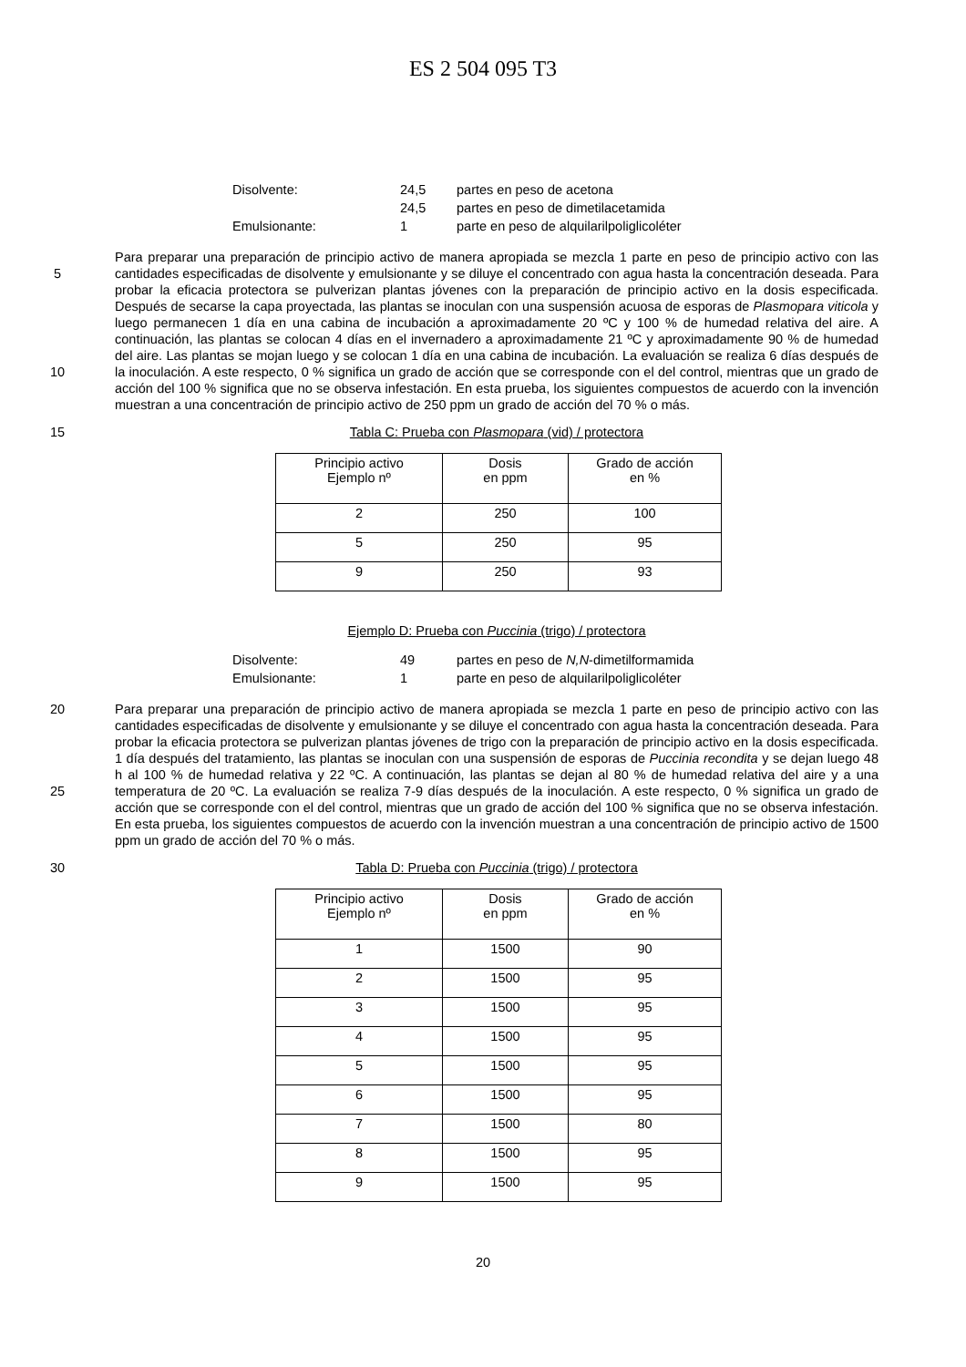ES 2 504 095 T3
| Disolvente: | 24,5 | partes en peso de acetona |
| | 24,5 | partes en peso de dimetilacetamida |
| Emulsionante: | 1 | parte en peso de alquilarilpoliglicoléter |
5
10
Para preparar una preparación de principio activo de manera apropiada se mezcla 1 parte en peso de principio activo con las cantidades especificadas de disolvente y emulsionante y se diluye el concentrado con agua hasta la concentración deseada. Para probar la eficacia protectora se pulverizan plantas jóvenes con la preparación de principio activo en la dosis especificada. Después de secarse la capa proyectada, las plantas se inoculan con una suspensión acuosa de esporas de Plasmopara viticola y luego permanecen 1 día en una cabina de incubación a aproximadamente 20 ºC y 100 % de humedad relativa del aire. A continuación, las plantas se colocan 4 días en el invernadero a aproximadamente 21 ºC y aproximadamente 90 % de humedad del aire. Las plantas se mojan luego y se colocan 1 día en una cabina de incubación. La evaluación se realiza 6 días después de la inoculación. A este respecto, 0 % significa un grado de acción que se corresponde con el del control, mientras que un grado de acción del 100 % significa que no se observa infestación. En esta prueba, los siguientes compuestos de acuerdo con la invención muestran a una concentración de principio activo de 250 ppm un grado de acción del 70 % o más.
15 Tabla C: Prueba con Plasmopara (vid) / protectora
| Principio activo Ejemplo nº | Dosis en ppm | Grado de acción en % |
| --- | --- | --- |
| 2 | 250 | 100 |
| 5 | 250 | 95 |
| 9 | 250 | 93 |
Ejemplo D: Prueba con Puccinia (trigo) / protectora
| Disolvente: | 49 | partes en peso de N,N -dimetilformamida |
| Emulsionante: | 1 | parte en peso de alquilarilpoliglicoléter |
20
25
Para preparar una preparación de principio activo de manera apropiada se mezcla 1 parte en peso de principio activo con las cantidades especificadas de disolvente y emulsionante y se diluye el concentrado con agua hasta la concentración deseada. Para probar la eficacia protectora se pulverizan plantas jóvenes de trigo con la preparación de principio activo en la dosis especificada. 1 día después del tratamiento, las plantas se inoculan con una suspensión de esporas de Puccinia recondita y se dejan luego 48 h al 100 % de humedad relativa y 22 ºC. A continuación, las plantas se dejan al 80 % de humedad relativa del aire y a una temperatura de 20 ºC. La evaluación se realiza 7-9 días después de la inoculación. A este respecto, 0 % significa un grado de acción que se corresponde con el del control, mientras que un grado de acción del 100 % significa que no se observa infestación. En esta prueba, los siguientes compuestos de acuerdo con la invención muestran a una concentración de principio activo de 1500 ppm un grado de acción del 70 % o más.
30 Tabla D: Prueba con Puccinia (trigo) / protectora
| Principio activo Ejemplo nº | Dosis en ppm | Grado de acción en % |
| --- | --- | --- |
| 1 | 1500 | 90 |
| 2 | 1500 | 95 |
| 3 | 1500 | 95 |
| 4 | 1500 | 95 |
| 5 | 1500 | 95 |
| 6 | 1500 | 95 |
| 7 | 1500 | 80 |
| 8 | 1500 | 95 |
| 9 | 1500 | 95 |
20